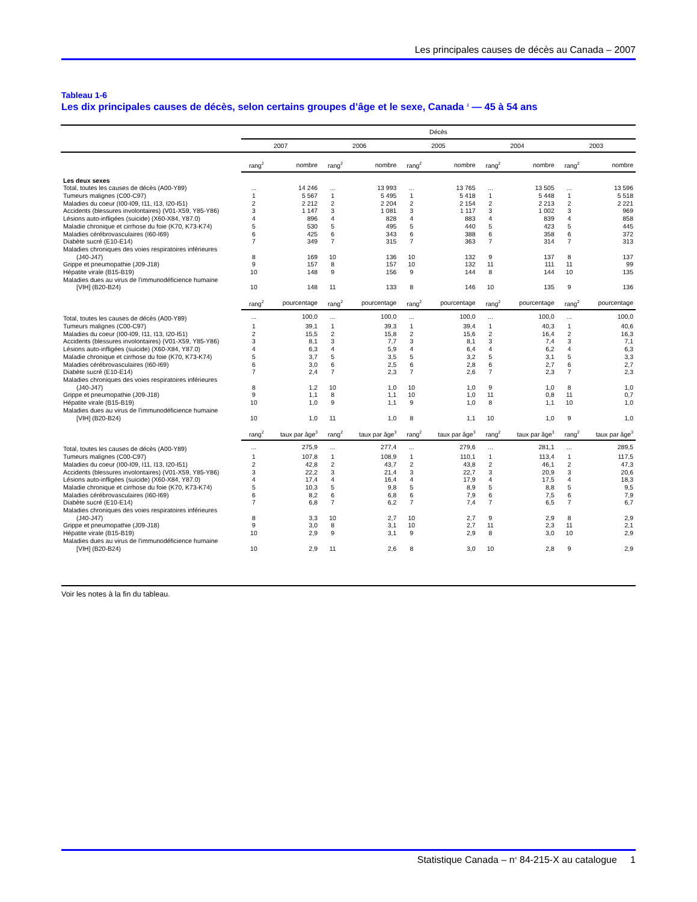Les principales causes de décès au Canada – 2007
Tableau 1-6
Les dix principales causes de décès, selon certains groupes d’âge et le sexe, Canada <sup>1</sup> — 45 à 54 ans
| | Décès | | | | | | | | | |
| --- | --- | --- | --- | --- | --- | --- | --- | --- | --- | --- |
| | 2007 | | 2006 | | 2005 | | 2004 | | 2003 | |
| | rang<sup>2</sup> | nombre | rang<sup>2</sup> | nombre | rang<sup>2</sup> | nombre | rang<sup>2</sup> | nombre | rang<sup>2</sup> | nombre |
| Les deux sexes | | | | | | | | | | |
| Total, toutes les causes de décès (A00-Y89) | ... | 14 246 | ... | 13 993 | ... | 13 765 | ... | 13 505 | ... | 13 596 |
| Tumeurs malignes (C00-C97) | 1 | 5 567 | 1 | 5 495 | 1 | 5 418 | 1 | 5 448 | 1 | 5 518 |
| Maladies du coeur (I00-I09, I11, I13, I20-I51) | 2 | 2 212 | 2 | 2 204 | 2 | 2 154 | 2 | 2 213 | 2 | 2 221 |
| Accidents (blessures involontaires) (V01-X59, Y85-Y86) | 3 | 1 147 | 3 | 1 081 | 3 | 1 117 | 3 | 1 002 | 3 | 969 |
| Lésions auto-infligées (suicide) (X60-X84, Y87.0) | 4 | 896 | 4 | 828 | 4 | 883 | 4 | 839 | 4 | 858 |
| Maladie chronique et cirrhose du foie (K70, K73-K74) | 5 | 530 | 5 | 495 | 5 | 440 | 5 | 423 | 5 | 445 |
| Maladies cérébrovasculaires (I60-I69) | 6 | 425 | 6 | 343 | 6 | 388 | 6 | 358 | 6 | 372 |
| Diabète sucré (E10-E14) | 7 | 349 | 7 | 315 | 7 | 363 | 7 | 314 | 7 | 313 |
| Maladies chroniques des voies respiratoires inférieures | | | | | | | | | | |
| (J40-J47) | 8 | 169 | 10 | 136 | 10 | 132 | 9 | 137 | 8 | 137 |
| Grippe et pneumopathie (J09-J18) | 9 | 157 | 8 | 157 | 10 | 132 | 11 | 111 | 11 | 99 |
| Hépatite virale (B15-B19) | 10 | 148 | 9 | 156 | 9 | 144 | 8 | 144 | 10 | 135 |
| Maladies dues au virus de l’immunodéficience humaine | | | | | | | | | | |
| [VIH] (B20-B24) | 10 | 148 | 11 | 133 | 8 | 146 | 10 | 135 | 9 | 136 |
| | rang<sup>2</sup> | pourcentage | rang<sup>2</sup> | pourcentage | rang<sup>2</sup> | pourcentage | rang<sup>2</sup> | pourcentage | rang<sup>2</sup> | pourcentage |
| Total, toutes les causes de décès (A00-Y89) | ... | 100,0 | ... | 100,0 | ... | 100,0 | ... | 100,0 | ... | 100,0 |
| Tumeurs malignes (C00-C97) | 1 | 39,1 | 1 | 39,3 | 1 | 39,4 | 1 | 40,3 | 1 | 40,6 |
| Maladies du coeur (I00-I09, I11, I13, I20-I51) | 2 | 15,5 | 2 | 15,8 | 2 | 15,6 | 2 | 16,4 | 2 | 16,3 |
| Accidents (blessures involontaires) (V01-X59, Y85-Y86) | 3 | 8,1 | 3 | 7,7 | 3 | 8,1 | 3 | 7,4 | 3 | 7,1 |
| Lésions auto-infligées (suicide) (X60-X84, Y87.0) | 4 | 6,3 | 4 | 5,9 | 4 | 6,4 | 4 | 6,2 | 4 | 6,3 |
| Maladie chronique et cirrhose du foie (K70, K73-K74) | 5 | 3,7 | 5 | 3,5 | 5 | 3,2 | 5 | 3,1 | 5 | 3,3 |
| Maladies cérébrovasculaires (I60-I69) | 6 | 3,0 | 6 | 2,5 | 6 | 2,8 | 6 | 2,7 | 6 | 2,7 |
| Diabète sucré (E10-E14) | 7 | 2,4 | 7 | 2,3 | 7 | 2,6 | 7 | 2,3 | 7 | 2,3 |
| Maladies chroniques des voies respiratoires inférieures | | | | | | | | | | |
| (J40-J47) | 8 | 1,2 | 10 | 1,0 | 10 | 1,0 | 9 | 1,0 | 8 | 1,0 |
| Grippe et pneumopathie (J09-J18) | 9 | 1,1 | 8 | 1,1 | 10 | 1,0 | 11 | 0,8 | 11 | 0,7 |
| Hépatite virale (B15-B19) | 10 | 1,0 | 9 | 1,1 | 9 | 1,0 | 8 | 1,1 | 10 | 1,0 |
| Maladies dues au virus de l’immunodéficience humaine | | | | | | | | | | |
| [VIH] (B20-B24) | 10 | 1,0 | 11 | 1,0 | 8 | 1,1 | 10 | 1,0 | 9 | 1,0 |
| | rang<sup>2</sup> | taux par âge<sup>3</sup> | rang<sup>2</sup> | taux par âge<sup>3</sup> | rang<sup>2</sup> | taux par âge<sup>3</sup> | rang<sup>2</sup> | taux par âge<sup>3</sup> | rang<sup>2</sup> | taux par âge<sup>3</sup> |
| Total, toutes les causes de décès (A00-Y89) | ... | 275,9 | ... | 277,4 | ... | 279,6 | ... | 281,1 | ... | 289,5 |
| Tumeurs malignes (C00-C97) | 1 | 107,8 | 1 | 108,9 | 1 | 110,1 | 1 | 113,4 | 1 | 117,5 |
| Maladies du coeur (I00-I09, I11, I13, I20-I51) | 2 | 42,8 | 2 | 43,7 | 2 | 43,8 | 2 | 46,1 | 2 | 47,3 |
| Accidents (blessures involontaires) (V01-X59, Y85-Y86) | 3 | 22,2 | 3 | 21,4 | 3 | 22,7 | 3 | 20,9 | 3 | 20,6 |
| Lésions auto-infligées (suicide) (X60-X84, Y87.0) | 4 | 17,4 | 4 | 16,4 | 4 | 17,9 | 4 | 17,5 | 4 | 18,3 |
| Maladie chronique et cirrhose du foie (K70, K73-K74) | 5 | 10,3 | 5 | 9,8 | 5 | 8,9 | 5 | 8,8 | 5 | 9,5 |
| Maladies cérébrovasculaires (I60-I69) | 6 | 8,2 | 6 | 6,8 | 6 | 7,9 | 6 | 7,5 | 6 | 7,9 |
| Diabète sucré (E10-E14) | 7 | 6,8 | 7 | 6,2 | 7 | 7,4 | 7 | 6,5 | 7 | 6,7 |
| Maladies chroniques des voies respiratoires inférieures | | | | | | | | | | |
| (J40-J47) | 8 | 3,3 | 10 | 2,7 | 10 | 2,7 | 9 | 2,9 | 8 | 2,9 |
| Grippe et pneumopathie (J09-J18) | 9 | 3,0 | 8 | 3,1 | 10 | 2,7 | 11 | 2,3 | 11 | 2,1 |
| Hépatite virale (B15-B19) | 10 | 2,9 | 9 | 3,1 | 9 | 2,9 | 8 | 3,0 | 10 | 2,9 |
| Maladies dues au virus de l’immunodéficience humaine | | | | | | | | | | |
| [VIH] (B20-B24) | 10 | 2,9 | 11 | 2,6 | 8 | 3,0 | 10 | 2,8 | 9 | 2,9 |
Voir les notes à la fin du tableau.
Statistique Canada – n<sup>o</sup> 84-215-X au catalogue 1